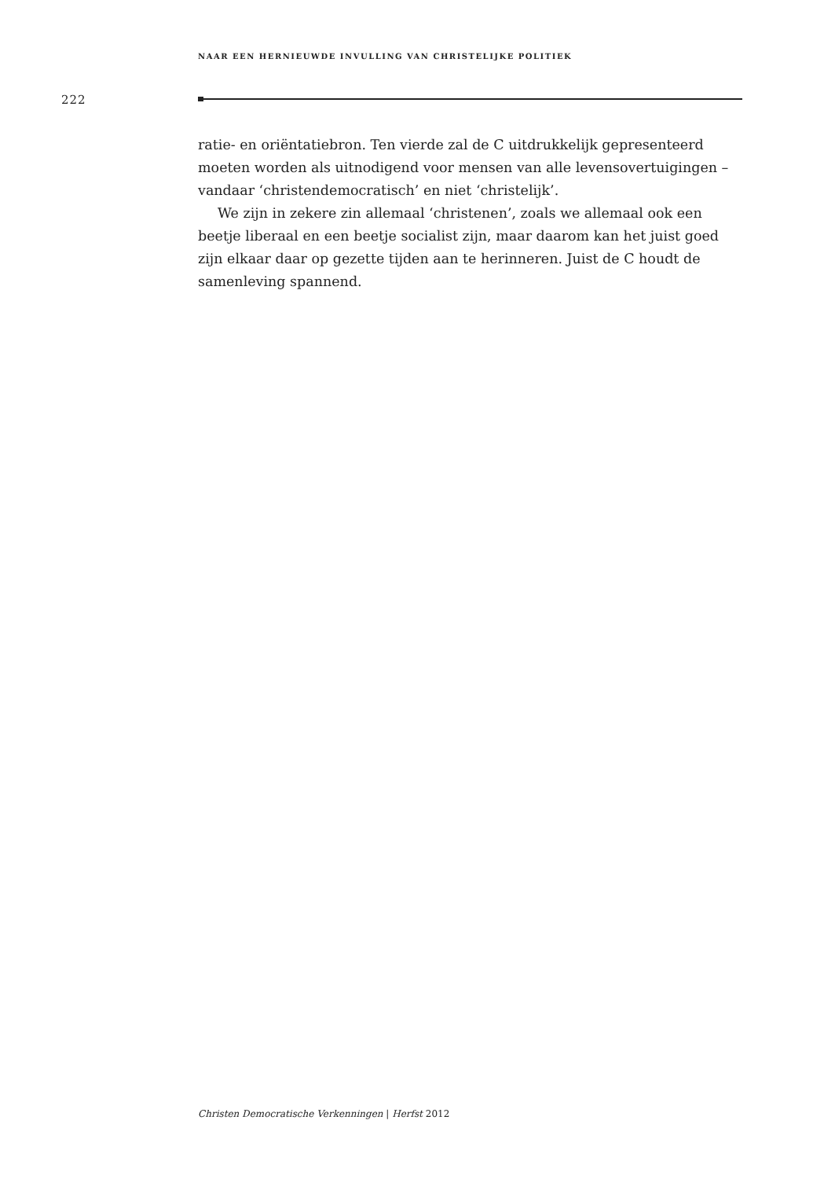NAAR EEN HERNIEUWDE INVULLING VAN CHRISTELIJKE POLITIEK
222
ratie- en oriëntatiebron. Ten vierde zal de C uitdrukkelijk gepresenteerd moeten worden als uitnodigend voor mensen van alle levensovertuigingen – vandaar ‘christendemocratisch’ en niet ‘christelijk’.
We zijn in zekere zin allemaal ‘christenen’, zoals we allemaal ook een beetje liberaal en een beetje socialist zijn, maar daarom kan het juist goed zijn elkaar daar op gezette tijden aan te herinneren. Juist de C houdt de samenleving spannend.
Christen Democratische Verkenningen | Herfst 2012